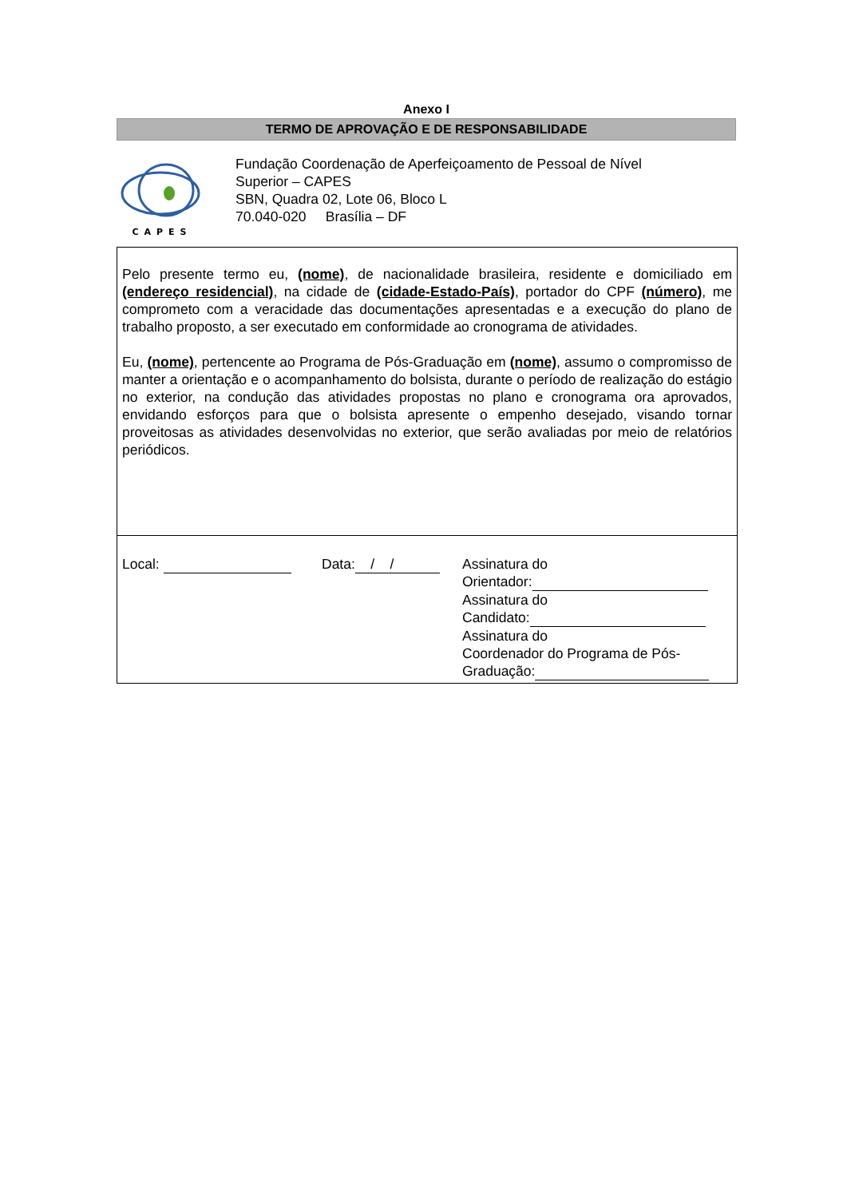Anexo I
TERMO DE APROVAÇÃO E DE RESPONSABILIDADE
CAPES
Fundação Coordenação de Aperfeiçoamento de Pessoal de Nível
Superior – CAPES
SBN, Quadra 02, Lote 06, Bloco L
70.040-020 Brasília – DF
Pelo presente termo eu, (nome), de nacionalidade brasileira, residente e domiciliado em (endereço residencial), na cidade de (cidade-Estado-País), portador do CPF (número), me comprometo com a veracidade das documentações apresentadas e a execução do plano de trabalho proposto, a ser executado em conformidade ao cronograma de atividades.
Eu, (nome), pertencente ao Programa de Pós-Graduação em (nome), assumo o compromisso de manter a orientação e o acompanhamento do bolsista, durante o período de realização do estágio no exterior, na condução das atividades propostas no plano e cronograma ora aprovados, envidando esforços para que o bolsista apresente o empenho desejado, visando tornar proveitosas as atividades desenvolvidas no exterior, que serão avaliadas por meio de relatórios periódicos.
Local: Data: / / Assinatura do
Orientador:
Assinatura do
Candidato:
Assinatura do
Coordenador do Programa de Pós-
Graduação: